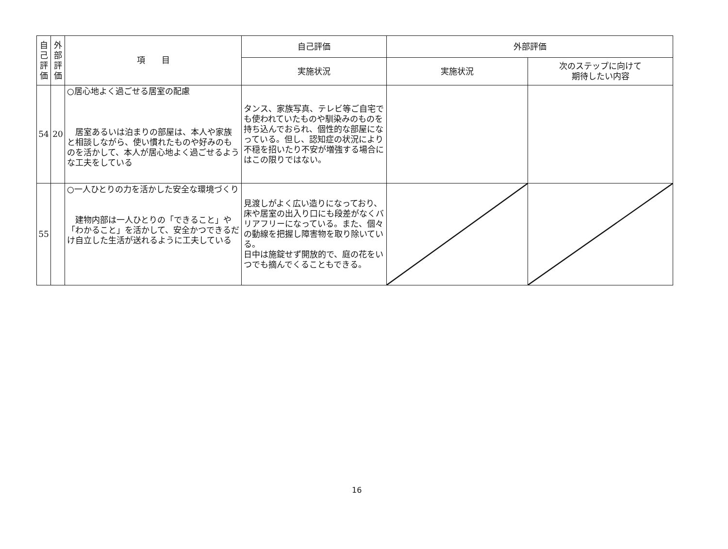| 自 己 評 価 | 外 部 評 価 | 項 目 | 自己評価 | 外部評価 | |
| --- | --- | --- | --- | --- | --- |
| | | | 実施状況 | 実施状況 | 次のステップに向けて 期待したい内容 |
| 54 | 20 | ○居心地よく過ごせる居室の配慮 居室あるいは泊まりの部屋は、本人や家族と相談しながら、使い慣れたものや好みのものを活かして、本人が居心地よく過ごせるような工夫をしている | タンス、家族写真、テレビ等ご自宅でも使われていたものや馴染みのものを持ち込んでおられ、個性的な部屋になっている。但し、認知症の状況により不穏を招いたり不安が増強する場合にはこの限りではない。 | | |
| 55 | | ○一人ひとりの力を活かした安全な環境づくり 建物内部は一人ひとりの「できること」や「わかること」を活かして、安全かつできるだけ自立した生活が送れるように工夫している | 見渡しがよく広い造りになっており、床や居室の出入り口にも段差がなくバリアフリーになっている。また、個々の動線を把握し障害物を取り除いている。 日中は施錠せず開放的で、庭の花をいつでも摘んでくることもできる。 | | |
16